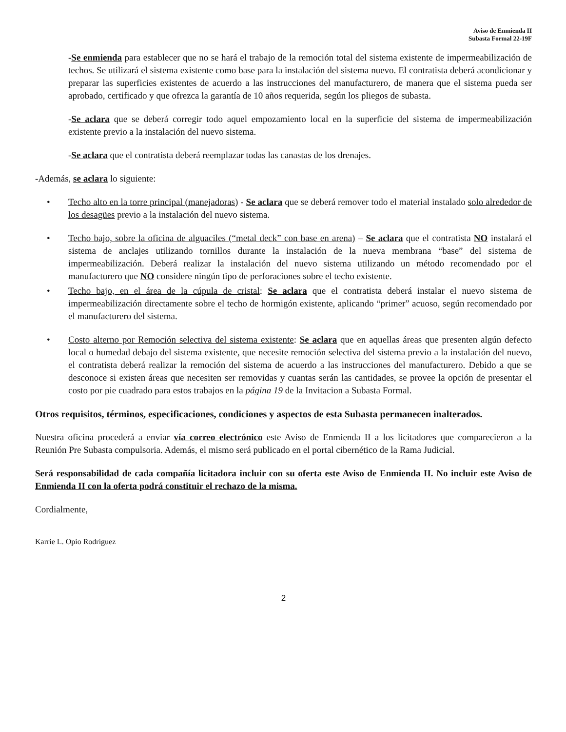Aviso de Enmienda II
Subasta Formal 22-19F
-Se enmienda para establecer que no se hará el trabajo de la remoción total del sistema existente de impermeabilización de techos. Se utilizará el sistema existente como base para la instalación del sistema nuevo. El contratista deberá acondicionar y preparar las superficies existentes de acuerdo a las instrucciones del manufacturero, de manera que el sistema pueda ser aprobado, certificado y que ofrezca la garantía de 10 años requerida, según los pliegos de subasta.
-Se aclara que se deberá corregir todo aquel empozamiento local en la superficie del sistema de impermeabilización existente previo a la instalación del nuevo sistema.
-Se aclara que el contratista deberá reemplazar todas las canastas de los drenajes.
-Además, se aclara lo siguiente:
• Techo alto en la torre principal (manejadoras) - Se aclara que se deberá remover todo el material instalado solo alrededor de los desagües previo a la instalación del nuevo sistema.
• Techo bajo, sobre la oficina de alguaciles (“metal deck” con base en arena) – Se aclara que el contratista NO instalará el sistema de anclajes utilizando tornillos durante la instalación de la nueva membrana “base” del sistema de impermeabilización. Deberá realizar la instalación del nuevo sistema utilizando un método recomendado por el manufacturero que NO considere ningún tipo de perforaciones sobre el techo existente.
• Techo bajo, en el área de la cúpula de cristal: Se aclara que el contratista deberá instalar el nuevo sistema de impermeabilización directamente sobre el techo de hormigón existente, aplicando “primer” acuoso, según recomendado por el manufacturero del sistema.
• Costo alterno por Remoción selectiva del sistema existente: Se aclara que en aquellas áreas que presenten algún defecto local o humedad debajo del sistema existente, que necesite remoción selectiva del sistema previo a la instalación del nuevo, el contratista deberá realizar la remoción del sistema de acuerdo a las instrucciones del manufacturero. Debido a que se desconoce si existen áreas que necesiten ser removidas y cuantas serán las cantidades, se provee la opción de presentar el costo por pie cuadrado para estos trabajos en la página 19 de la Invitacion a Subasta Formal.
Otros requisitos, términos, especificaciones, condiciones y aspectos de esta Subasta permanecen inalterados.
Nuestra oficina procederá a enviar vía correo electrónico este Aviso de Enmienda II a los licitadores que comparecieron a la Reunión Pre Subasta compulsoria. Además, el mismo será publicado en el portal cibernético de la Rama Judicial.
Será responsabilidad de cada compañía licitadora incluir con su oferta este Aviso de Enmienda II. No incluir este Aviso de Enmienda II con la oferta podrá constituir el rechazo de la misma.
Cordialmente,
Karrie L. Opio Rodríguez
2